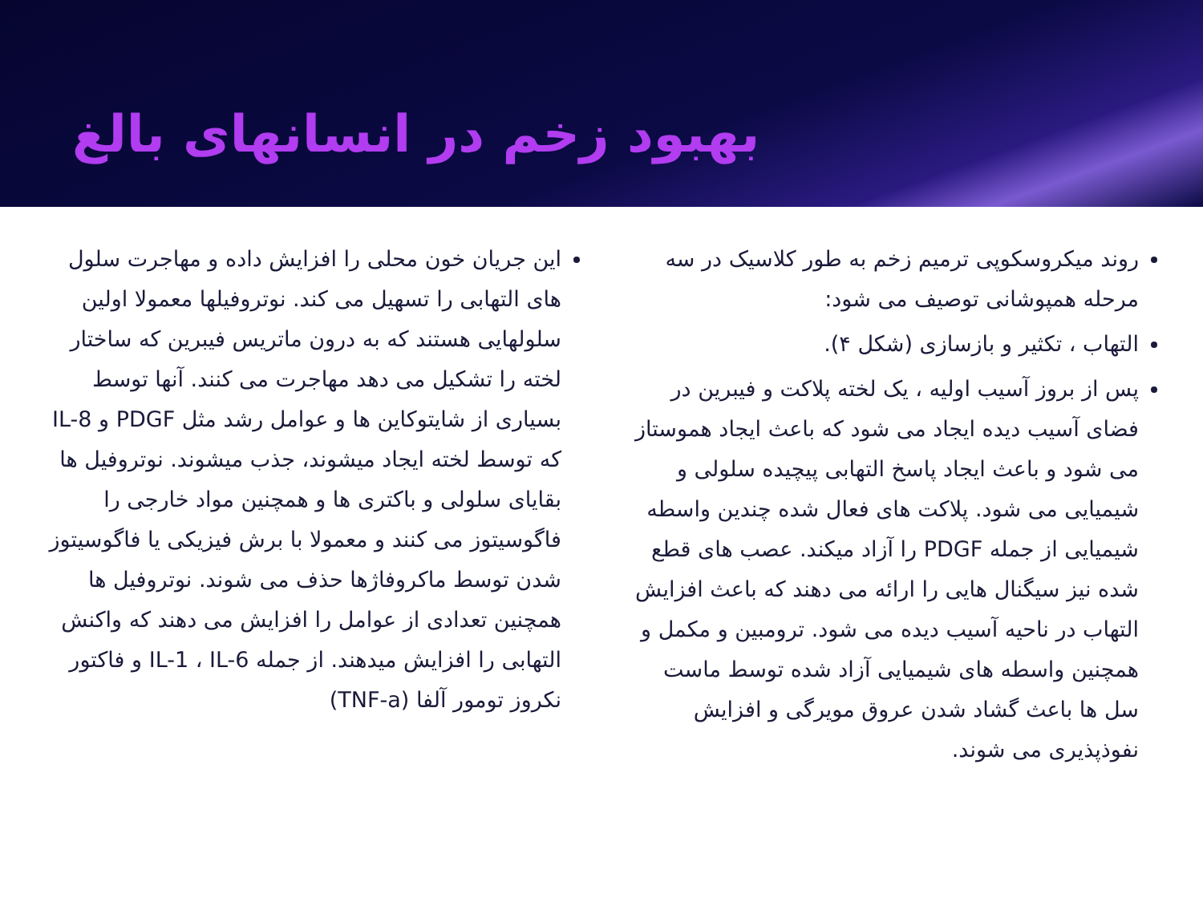بهبود زخم در انسانهای بالغ
روند میکروسکوپی ترمیم زخم به طور کلاسیک در سه مرحله همپوشانی توصیف می شود:
التهاب ، تکثیر و بازسازی (شکل ۴).
پس از بروز آسیب اولیه ، یک لخته پلاکت و فیبرین در فضای آسیب دیده ایجاد می شود که باعث ایجاد هموستاز می شود و باعث ایجاد پاسخ التهابی پیچیده سلولی و شیمیایی می شود. پلاکت های فعال شده چندین واسطه شیمیایی از جمله PDGF را آزاد میکند. عصب های قطع شده نیز سیگنال هایی را ارائه می دهند که باعث افزایش التهاب در ناحیه آسیب دیده می شود. ترومبین و مکمل و همچنین واسطه های شیمیایی آزاد شده توسط ماست سل ها باعث گشاد شدن عروق مویرگی و افزایش نفوذپذیری می شوند.
این جریان خون محلی را افزایش داده و مهاجرت سلول های التهابی را تسهیل می کند. نوتروفیلها معمولا اولین سلولهایی هستند که به درون ماتریس فیبرین که ساختار لخته را تشکیل می دهد مهاجرت می کنند. آنها توسط بسیاری از شایتوکاین ها و عوامل رشد مثل PDGF و IL-8 که توسط لخته ایجاد میشوند، جذب میشوند. نوتروفیل ها بقایای سلولی و باکتری ها و همچنین مواد خارجی را فاگوسیتوز می کنند و معمولا با برش فیزیکی یا فاگوسیتوز شدن توسط ماکروفاژها حذف می شوند. نوتروفیل ها همچنین تعدادی از عوامل را افزایش می دهند که واکنش التهابی را افزایش میدهند. از جمله IL-1 ، IL-6 و فاکتور نکروز تومور آلفا (TNF-a)